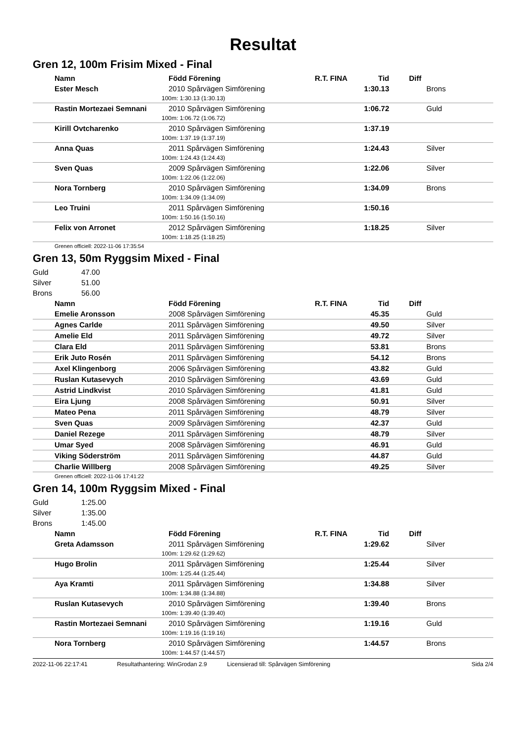Resultat
Gren 12, 100m Frisim Mixed - Final
| Namn | Född Förening | R.T. FINA | Tid | Diff |
| --- | --- | --- | --- | --- |
| Ester Mesch | 2010 Spårvägen Simförening | | 1:30.13 | Brons |
| 100m: 1:30.13 (1:30.13) | | | | |
| Rastin Mortezaei Semnani | 2010 Spårvägen Simförening | | 1:06.72 | Guld |
| 100m: 1:06.72 (1:06.72) | | | | |
| Kirill Ovtcharenko | 2010 Spårvägen Simförening | | 1:37.19 | |
| 100m: 1:37.19 (1:37.19) | | | | |
| Anna Quas | 2011 Spårvägen Simförening | | 1:24.43 | Silver |
| 100m: 1:24.43 (1:24.43) | | | | |
| Sven Quas | 2009 Spårvägen Simförening | | 1:22.06 | Silver |
| 100m: 1:22.06 (1:22.06) | | | | |
| Nora Tornberg | 2010 Spårvägen Simförening | | 1:34.09 | Brons |
| 100m: 1:34.09 (1:34.09) | | | | |
| Leo Truini | 2011 Spårvägen Simförening | | 1:50.16 | |
| 100m: 1:50.16 (1:50.16) | | | | |
| Felix von Arronet | 2012 Spårvägen Simförening | | 1:18.25 | Silver |
| 100m: 1:18.25 (1:18.25) | | | | |
Grenen officiell: 2022-11-06 17:35:54
Gren 13, 50m Ryggsim Mixed - Final
Guld 47.00
Silver 51.00
Brons 56.00
| Namn | Född Förening | R.T. FINA | Tid | Diff |
| --- | --- | --- | --- | --- |
| Emelie Aronsson | 2008 Spårvägen Simförening | | 45.35 | Guld |
| Agnes Carlde | 2011 Spårvägen Simförening | | 49.50 | Silver |
| Amelie Eld | 2011 Spårvägen Simförening | | 49.72 | Silver |
| Clara Eld | 2011 Spårvägen Simförening | | 53.81 | Brons |
| Erik Juto Rosén | 2011 Spårvägen Simförening | | 54.12 | Brons |
| Axel Klingenborg | 2006 Spårvägen Simförening | | 43.82 | Guld |
| Ruslan Kutasevych | 2010 Spårvägen Simförening | | 43.69 | Guld |
| Astrid Lindkvist | 2010 Spårvägen Simförening | | 41.81 | Guld |
| Eira Ljung | 2008 Spårvägen Simförening | | 50.91 | Silver |
| Mateo Pena | 2011 Spårvägen Simförening | | 48.79 | Silver |
| Sven Quas | 2009 Spårvägen Simförening | | 42.37 | Guld |
| Daniel Rezege | 2011 Spårvägen Simförening | | 48.79 | Silver |
| Umar Syed | 2008 Spårvägen Simförening | | 46.91 | Guld |
| Viking Söderström | 2011 Spårvägen Simförening | | 44.87 | Guld |
| Charlie Willberg | 2008 Spårvägen Simförening | | 49.25 | Silver |
Grenen officiell: 2022-11-06 17:41:22
Gren 14, 100m Ryggsim Mixed - Final
Guld 1:25.00
Silver 1:35.00
Brons 1:45.00
| Namn | Född Förening | R.T. FINA | Tid | Diff |
| --- | --- | --- | --- | --- |
| Greta Adamsson | 2011 Spårvägen Simförening | | 1:29.62 | Silver |
| 100m: 1:29.62 (1:29.62) | | | | |
| Hugo Brolin | 2011 Spårvägen Simförening | | 1:25.44 | Silver |
| 100m: 1:25.44 (1:25.44) | | | | |
| Aya Kramti | 2011 Spårvägen Simförening | | 1:34.88 | Silver |
| 100m: 1:34.88 (1:34.88) | | | | |
| Ruslan Kutasevych | 2010 Spårvägen Simförening | | 1:39.40 | Brons |
| 100m: 1:39.40 (1:39.40) | | | | |
| Rastin Mortezaei Semnani | 2010 Spårvägen Simförening | | 1:19.16 | Guld |
| 100m: 1:19.16 (1:19.16) | | | | |
| Nora Tornberg | 2010 Spårvägen Simförening | | 1:44.57 | Brons |
| 100m: 1:44.57 (1:44.57) | | | | |
2022-11-06 22:17:41 Resultathantering: WinGrodan 2.9 Licensierad till: Spårvägen Simförening Sida 2/4